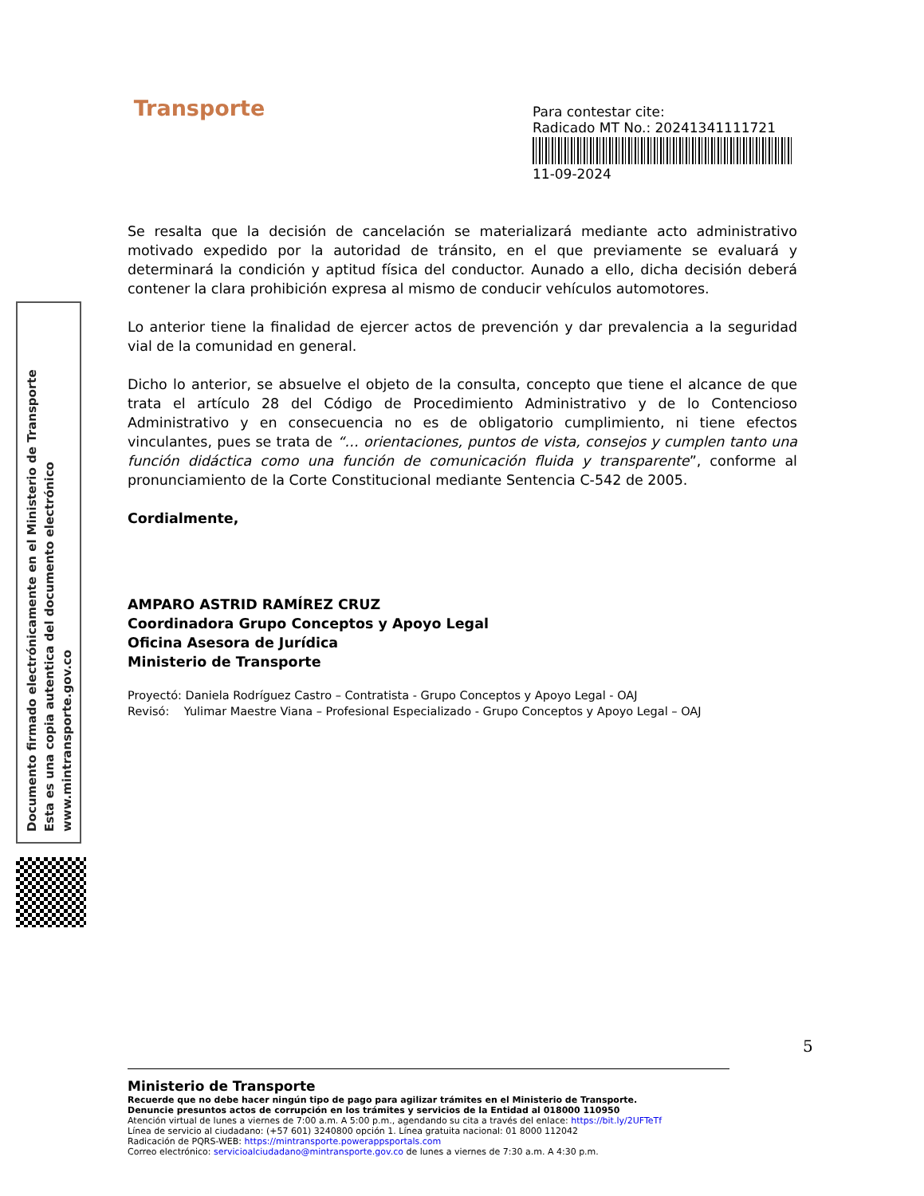Transporte
Para contestar cite:
Radicado MT No.: 20241341111721
11-09-2024
Documento firmado electrónicamente en el Ministerio de Transporte
Esta es una copia autentica del documento electrónico
www.mintransporte.gov.co
Se resalta que la decisión de cancelación se materializará mediante acto administrativo motivado expedido por la autoridad de tránsito, en el que previamente se evaluará y determinará la condición y aptitud física del conductor. Aunado a ello, dicha decisión deberá contener la clara prohibición expresa al mismo de conducir vehículos automotores.
Lo anterior tiene la finalidad de ejercer actos de prevención y dar prevalencia a la seguridad vial de la comunidad en general.
Dicho lo anterior, se absuelve el objeto de la consulta, concepto que tiene el alcance de que trata el artículo 28 del Código de Procedimiento Administrativo y de lo Contencioso Administrativo y en consecuencia no es de obligatorio cumplimiento, ni tiene efectos vinculantes, pues se trata de “… orientaciones, puntos de vista, consejos y cumplen tanto una función didáctica como una función de comunicación fluida y transparente”, conforme al pronunciamiento de la Corte Constitucional mediante Sentencia C-542 de 2005.
Cordialmente,
AMPARO ASTRID RAMÍREZ CRUZ
Coordinadora Grupo Conceptos y Apoyo Legal
Oficina Asesora de Jurídica
Ministerio de Transporte
Proyectó: Daniela Rodríguez Castro – Contratista - Grupo Conceptos y Apoyo Legal - OAJ
Revisó: Yulimar Maestre Viana – Profesional Especializado - Grupo Conceptos y Apoyo Legal – OAJ
5
Ministerio de Transporte
Recuerde que no debe hacer ningún tipo de pago para agilizar trámites en el Ministerio de Transporte.
Denuncie presuntos actos de corrupción en los trámites y servicios de la Entidad al 018000 110950
Atención virtual de lunes a viernes de 7:00 a.m. A 5:00 p.m., agendando su cita a través del enlace: https://bit.ly/2UFTeTf
Línea de servicio al ciudadano: (+57 601) 3240800 opción 1. Línea gratuita nacional: 01 8000 112042
Radicación de PQRS-WEB: https://mintransporte.powerappsportals.com
Correo electrónico: servicioalciudadano@mintransporte.gov.co de lunes a viernes de 7:30 a.m. A 4:30 p.m.